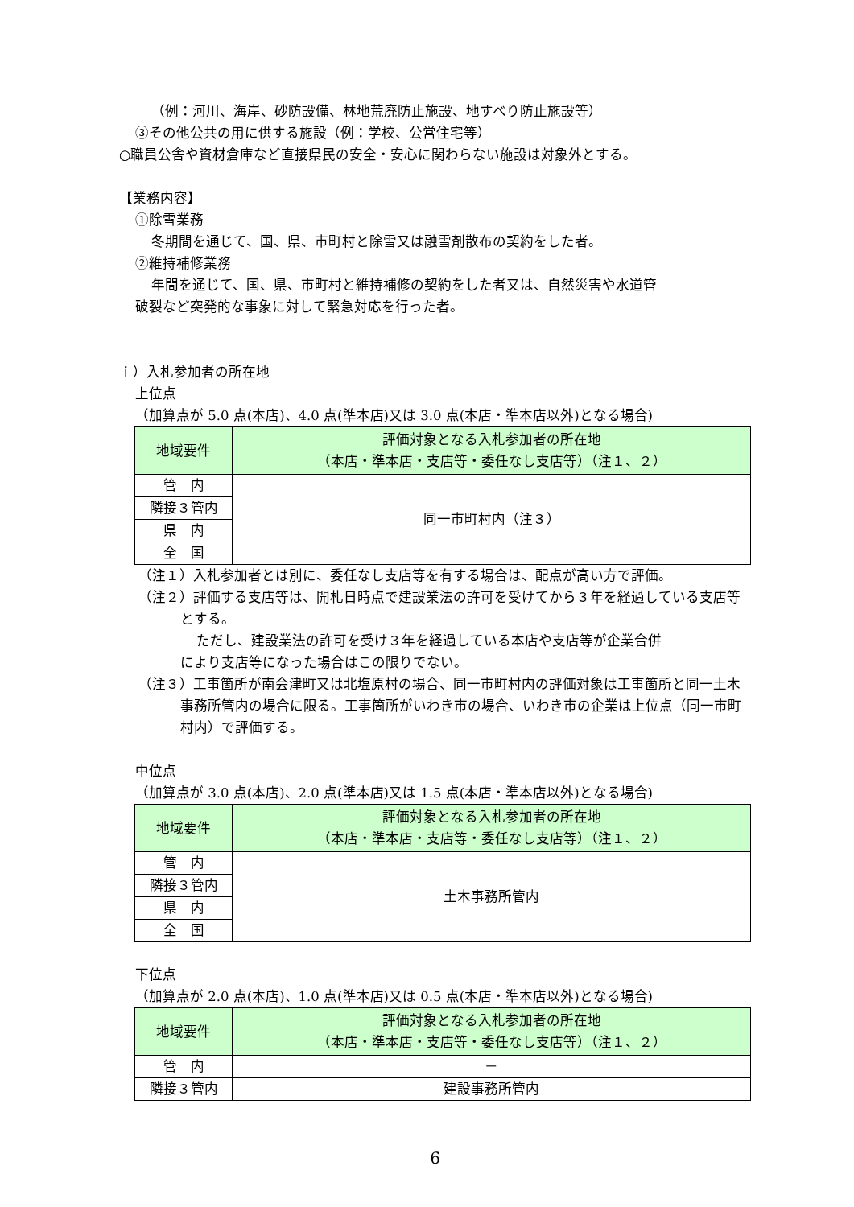（例：河川、海岸、砂防設備、林地荒廃防止施設、地すべり防止施設等）
③その他公共の用に供する施設（例：学校、公営住宅等）
○職員公舎や資材倉庫など直接県民の安全・安心に関わらない施設は対象外とする。
【業務内容】
①除雪業務
冬期間を通じて、国、県、市町村と除雪又は融雪剤散布の契約をした者。
②維持補修業務
年間を通じて、国、県、市町村と維持補修の契約をした者又は、自然災害や水道管
破裂など突発的な事象に対して緊急対応を行った者。
ｉ）入札参加者の所在地
上位点
（加算点が 5.0 点(本店)、4.0 点(準本店)又は 3.0 点(本店・準本店以外)となる場合)
| 地域要件 | 評価対象となる入札参加者の所在地 （本店・準本店・支店等・委任なし支店等）（注１、２） |
| --- | --- |
| 管 内 | 同一市町村内（注３） |
| 隣接３管内 | |
| 県 内 | |
| 全 国 | |
（注１）入札参加者とは別に、委任なし支店等を有する場合は、配点が高い方で評価。
（注２）評価する支店等は、開札日時点で建設業法の許可を受けてから３年を経過している支店等とする。
ただし、建設業法の許可を受け３年を経過している本店や支店等が企業合併
により支店等になった場合はこの限りでない。
（注３）工事箇所が南会津町又は北塩原村の場合、同一市町村内の評価対象は工事箇所と同一土木事務所管内の場合に限る。工事箇所がいわき市の場合、いわき市の企業は上位点（同一市町村内）で評価する。
中位点
（加算点が 3.0 点(本店)、2.0 点(準本店)又は 1.5 点(本店・準本店以外)となる場合)
| 地域要件 | 評価対象となる入札参加者の所在地 （本店・準本店・支店等・委任なし支店等）（注１、２） |
| --- | --- |
| 管 内 | 土木事務所管内 |
| 隣接３管内 | |
| 県 内 | |
| 全 国 | |
下位点
（加算点が 2.0 点(本店)、1.0 点(準本店)又は 0.5 点(本店・準本店以外)となる場合)
| 地域要件 | 評価対象となる入札参加者の所在地 （本店・準本店・支店等・委任なし支店等）（注１、２） |
| --- | --- |
| 管 内 | － |
| 隣接３管内 | 建設事務所管内 |
6